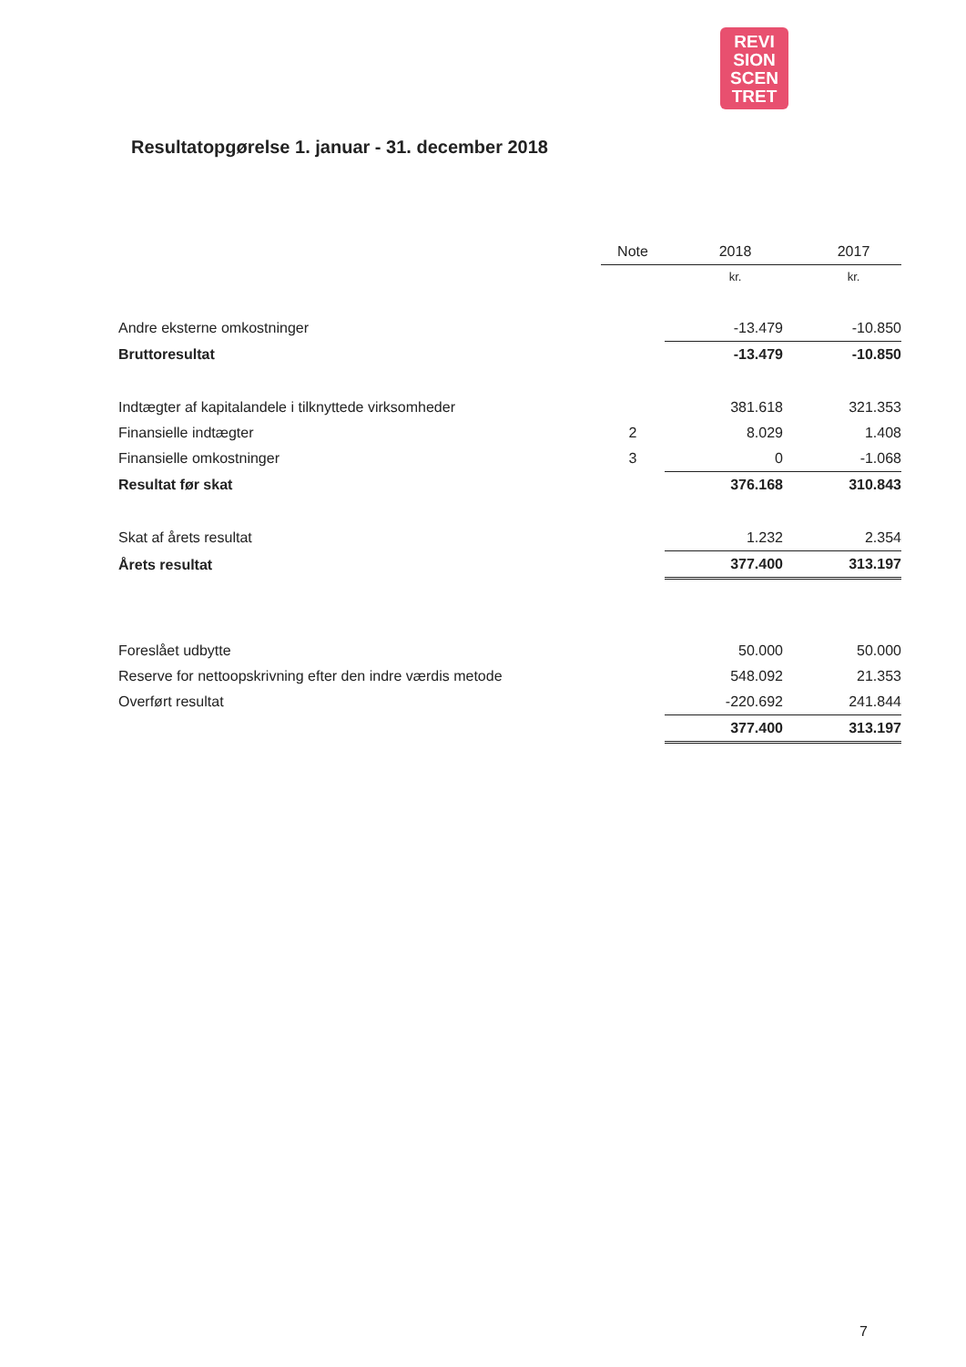REVI
SION
SCEN
TRET
Resultatopgørelse 1. januar - 31. december 2018
| | Note | 2018 | 2017 |
| --- | --- | --- | --- |
| | | kr. | kr. |
| Andre eksterne omkostninger | | -13.479 | -10.850 |
| Bruttoresultat | | -13.479 | -10.850 |
| Indtægter af kapitalandele i tilknyttede virksomheder | | 381.618 | 321.353 |
| Finansielle indtægter | 2 | 8.029 | 1.408 |
| Finansielle omkostninger | 3 | 0 | -1.068 |
| Resultat før skat | | 376.168 | 310.843 |
| Skat af årets resultat | | 1.232 | 2.354 |
| Årets resultat | | 377.400 | 313.197 |
| Foreslået udbytte | | 50.000 | 50.000 |
| Reserve for nettoopskrivning efter den indre værdis metode | | 548.092 | 21.353 |
| Overført resultat | | -220.692 | 241.844 |
| | | 377.400 | 313.197 |
7